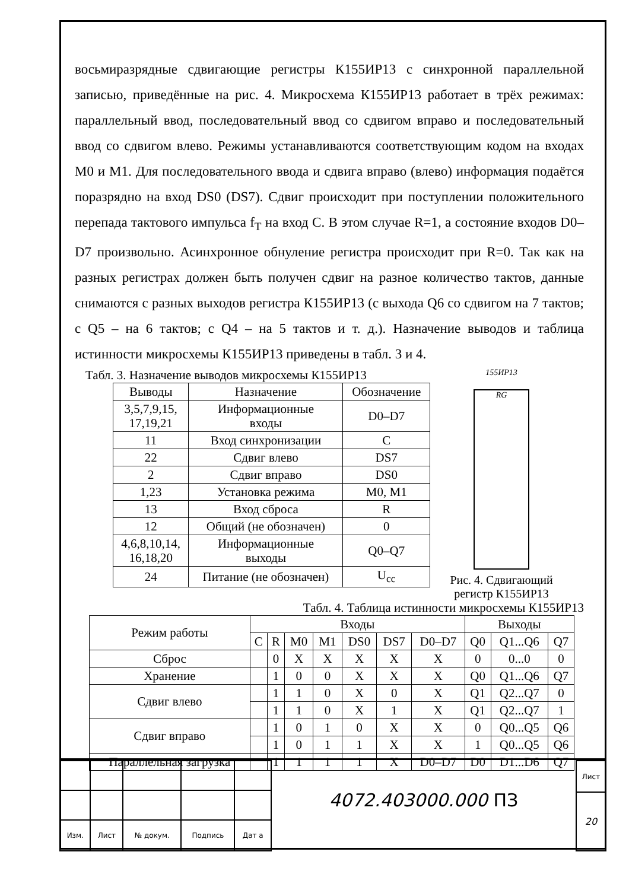восьмиразрядные сдвигающие регистры К155ИР13 с синхронной параллельной записью, приведённые на рис. 4. Микросхема К155ИР13 работает в трёх режимах: параллельный ввод, последовательный ввод со сдвигом вправо и последовательный ввод со сдвигом влево. Режимы устанавливаются соответствующим кодом на входах M0 и M1. Для последовательного ввода и сдвига вправо (влево) информация подаётся поразрядно на вход DS0 (DS7). Сдвиг происходит при поступлении положительного перепада тактового импульса f<sub>T</sub> на вход C. В этом случае R=1, а состояние входов D0–D7 произвольно. Асинхронное обнуление регистра происходит при R=0. Так как на разных регистрах должен быть получен сдвиг на разное количество тактов, данные снимаются с разных выходов регистра К155ИР13 (с выхода Q6 со сдвигом на 7 тактов; с Q5 – на 6 тактов; с Q4 – на 5 тактов и т. д.). Назначение выводов и таблица истинности микросхемы К155ИР13 приведены в табл. 3 и 4.
Табл. 3. Назначение выводов микросхемы К155ИР13
| Выводы | Назначение | Обозначение |
| --- | --- | --- |
| 3,5,7,9,15, 17,19,21 | Информационные входы | D0–D7 |
| 11 | Вход синхронизации | C |
| 22 | Сдвиг влево | DS7 |
| 2 | Сдвиг вправо | DS0 |
| 1,23 | Установка режима | M0, M1 |
| 13 | Вход сброса | R |
| 12 | Общий (не обозначен) | 0 |
| 4,6,8,10,14, 16,18,20 | Информационные выходы | Q0–Q7 |
| 24 | Питание (не обозначен) | U<sub>cc</sub> |
155ИР13
RG
Рис. 4. Сдвигающий регистр К155ИР13
Табл. 4. Таблица истинности микросхемы К155ИР13
| Режим работы | Входы | | | | | | | Выходы | | |
| --- | --- | --- | --- | --- | --- | --- | --- | --- | --- | --- |
| | C | R | M0 | M1 | DS0 | DS7 | D0–D7 | Q0 | Q1...Q6 | Q7 |
| Сброс | | 0 | X | X | X | X | X | 0 | 0...0 | 0 |
| Хранение | | 1 | 0 | 0 | X | X | X | Q0 | Q1...Q6 | Q7 |
| Сдвиг влево | | 1 | 1 | 0 | X | 0 | X | Q1 | Q2...Q7 | 0 |
| | | 1 | 1 | 0 | X | 1 | X | Q1 | Q2...Q7 | 1 |
| Сдвиг вправо | | 1 | 0 | 1 | 0 | X | X | 0 | Q0...Q5 | Q6 |
| | | 1 | 0 | 1 | 1 | X | X | 1 | Q0...Q5 | Q6 |
| Параллельная загрузка | | 1 | 1 | 1 | 1 | X | D0–D7 | D0 | D1...D6 | Q7 |
| Изм. | Лист | № докум. | Подпись | Дат а |
4072.403000.000 ПЗ
| Лист |
| 20 |